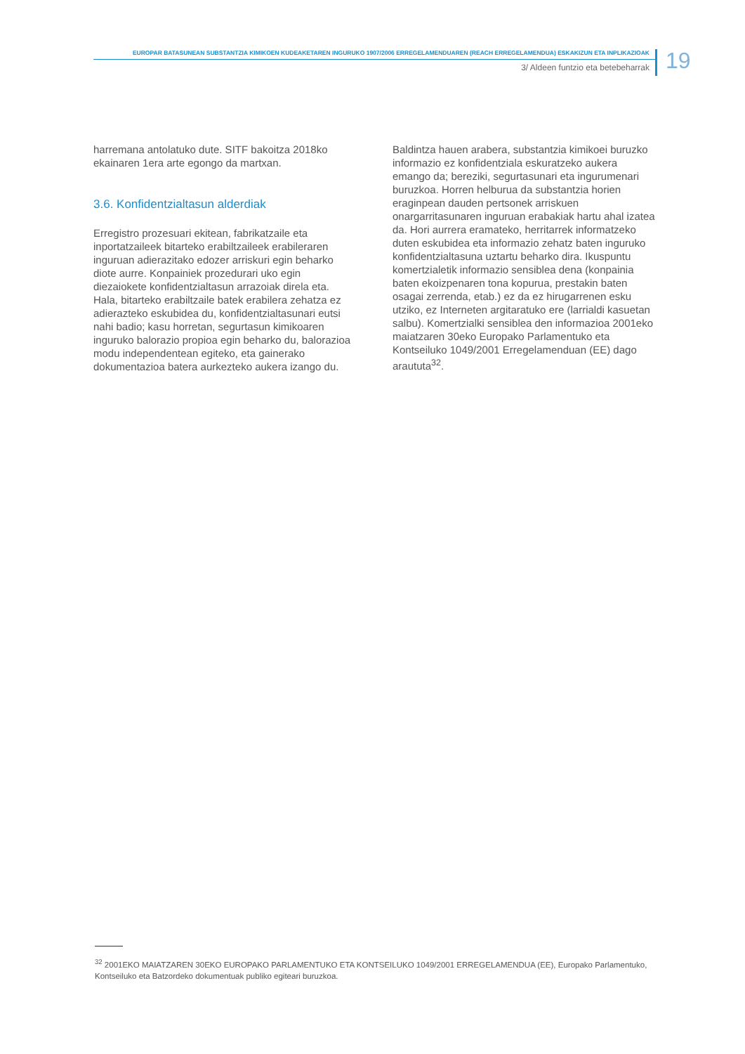EUROPAR BATASUNEAN SUBSTANTZIA KIMIKOEN KUDEAKETAREN INGURUKO 1907/2006 ERREGELAMENDUAREN (REACH ERREGELAMENDUA) ESKAKIZUN ETA INPLIKAZIOAK
3/ Aldeen funtzio eta betebeharrak
19
harremana antolatuko dute. SITF bakoitza 2018ko ekainaren 1era arte egongo da martxan.
3.6. Konfidentzialtasun alderdiak
Erregistro prozesuari ekitean, fabrikatzaile eta inportatzaileek bitarteko erabiltzaileek erabileraren inguruan adierazitako edozer arriskuri egin beharko diote aurre. Konpainiek prozedurari uko egin diezaiokete konfidentzialtasun arrazoiak direla eta. Hala, bitarteko erabiltzaile batek erabilera zehatza ez adierazteko eskubidea du, konfidentzialtasunari eutsi nahi badio; kasu horretan, segurtasun kimikoaren inguruko balorazio propioa egin beharko du, balorazioa modu independentean egiteko, eta gainerako dokumentazioa batera aurkezteko aukera izango du.
Baldintza hauen arabera, substantzia kimikoei buruzko informazio ez konfidentziala eskuratzeko aukera emango da; bereziki, segurtasunari eta ingurumenari buruzkoa. Horren helburua da substantzia horien eraginpean dauden pertsonek arriskuen onargarritasunaren inguruan erabakiak hartu ahal izatea da. Hori aurrera eramateko, herritarrek informatzeko duten eskubidea eta informazio zehatz baten inguruko konfidentzialtasuna uztartu beharko dira. Ikuspuntu komertzialetik informazio sensiblea dena (konpainia baten ekoizpenaren tona kopurua, prestakin baten osagai zerrenda, etab.) ez da ez hirugarrenen esku utziko, ez Interneten argitaratuko ere (larrialdi kasuetan salbu). Komertzialki sensiblea den informazioa 2001eko maiatzaren 30eko Europako Parlamentuko eta Kontseiluko 1049/2001 Erregelamenduan (EE) dago araututa<sup>32</sup>.
<sup>32</sup> 2001EKO MAIATZAREN 30EKO EUROPAKO PARLAMENTUKO ETA KONTSEILUKO 1049/2001 ERREGELAMENDUA (EE), Europako Parlamentuko, Kontseiluko eta Batzordeko dokumentuak publiko egiteari buruzkoa.